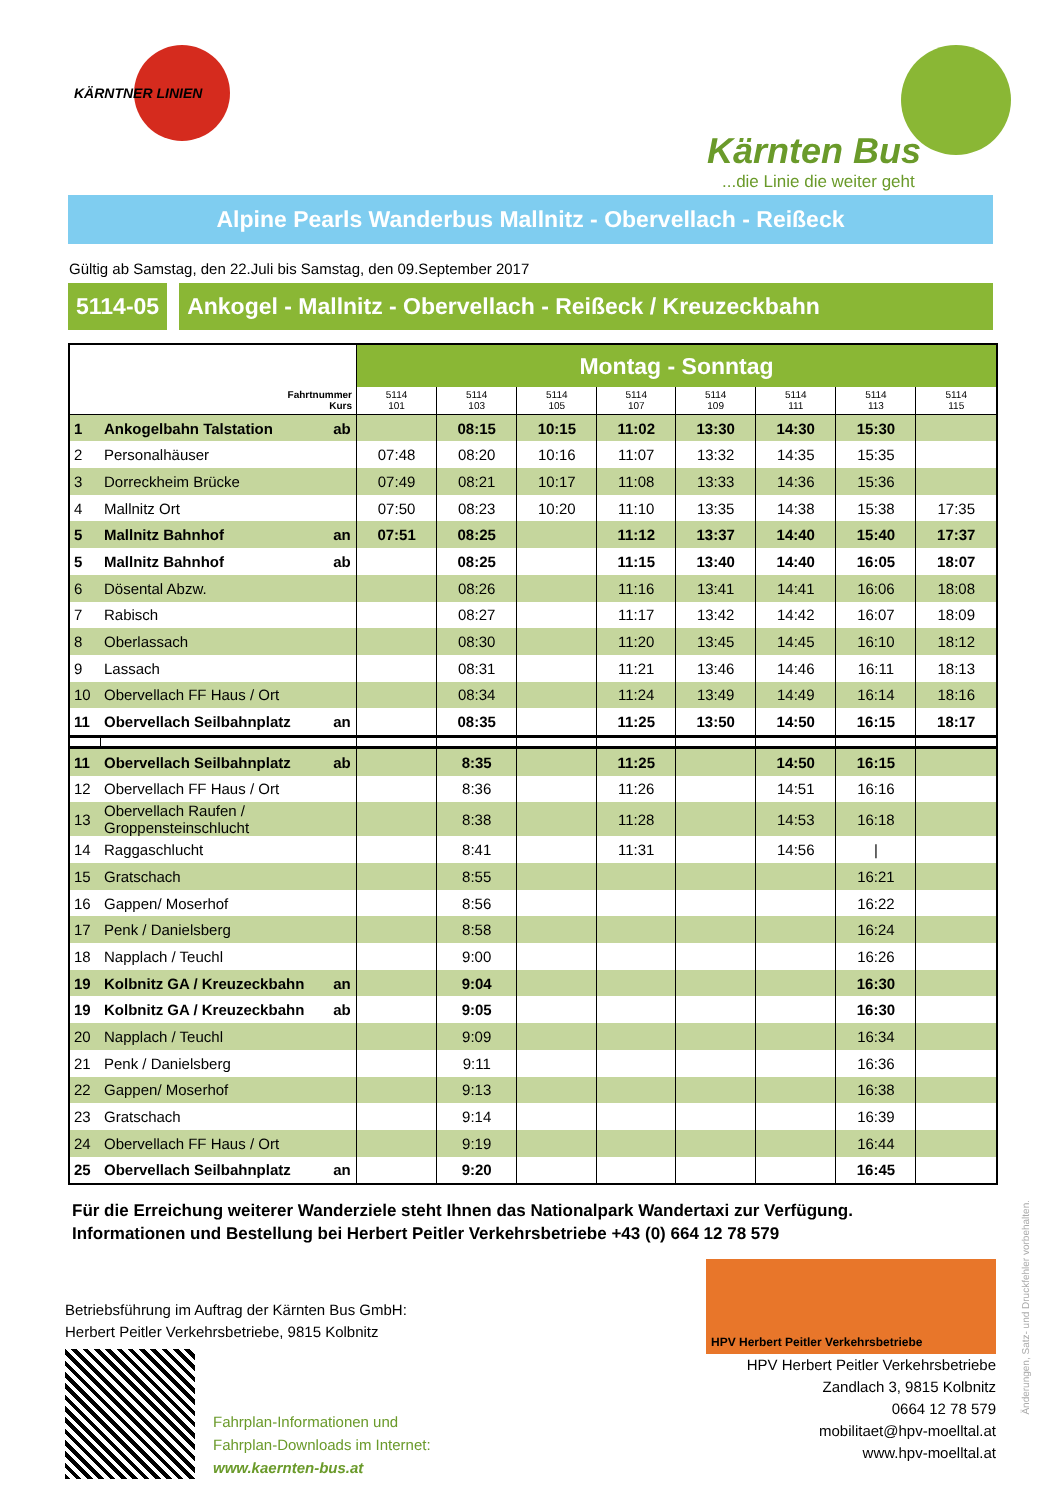KÄRNTNER LINIEN
Kärnten Bus...die Linie die weiter geht
Alpine Pearls Wanderbus Mallnitz - Obervellach - Reißeck
Gültig ab Samstag, den 22.Juli bis Samstag, den 09.September 2017
5114-05 Ankogel - Mallnitz - Obervellach - Reißeck / Kreuzeckbahn
| | | | Montag - Sonntag | | | | | | | |
| --- | --- | --- | --- | --- | --- | --- | --- | --- | --- | --- |
| Fahrtnummer Kurs | | | 5114 101 | 5114 103 | 5114 105 | 5114 107 | 5114 109 | 5114 111 | 5114 113 | 5114 115 |
| 1 | Ankogelbahn Talstation | ab | | 08:15 | 10:15 | 11:02 | 13:30 | 14:30 | 15:30 | |
| 2 | Personalhäuser | | 07:48 | 08:20 | 10:16 | 11:07 | 13:32 | 14:35 | 15:35 | |
| 3 | Dorreckheim Brücke | | 07:49 | 08:21 | 10:17 | 11:08 | 13:33 | 14:36 | 15:36 | |
| 4 | Mallnitz Ort | | 07:50 | 08:23 | 10:20 | 11:10 | 13:35 | 14:38 | 15:38 | 17:35 |
| 5 | Mallnitz Bahnhof | an | 07:51 | 08:25 | | 11:12 | 13:37 | 14:40 | 15:40 | 17:37 |
| 5 | Mallnitz Bahnhof | ab | | 08:25 | | 11:15 | 13:40 | 14:40 | 16:05 | 18:07 |
| 6 | Dösental Abzw. | | | 08:26 | | 11:16 | 13:41 | 14:41 | 16:06 | 18:08 |
| 7 | Rabisch | | | 08:27 | | 11:17 | 13:42 | 14:42 | 16:07 | 18:09 |
| 8 | Oberlassach | | | 08:30 | | 11:20 | 13:45 | 14:45 | 16:10 | 18:12 |
| 9 | Lassach | | | 08:31 | | 11:21 | 13:46 | 14:46 | 16:11 | 18:13 |
| 10 | Obervellach FF Haus / Ort | | | 08:34 | | 11:24 | 13:49 | 14:49 | 16:14 | 18:16 |
| 11 | Obervellach Seilbahnplatz | an | | 08:35 | | 11:25 | 13:50 | 14:50 | 16:15 | 18:17 |
| 11 | Obervellach Seilbahnplatz | ab | | 8:35 | | 11:25 | | 14:50 | 16:15 | |
| 12 | Obervellach FF Haus / Ort | | | 8:36 | | 11:26 | | 14:51 | 16:16 | |
| 13 | Obervellach Raufen / Groppensteinschlucht | | | 8:38 | | 11:28 | | 14:53 | 16:18 | |
| 14 | Raggaschlucht | | | 8:41 | | 11:31 | | 14:56 | / | |
| 15 | Gratschach | | | 8:55 | | | | | 16:21 | |
| 16 | Gappen/ Moserhof | | | 8:56 | | | | | 16:22 | |
| 17 | Penk / Danielsberg | | | 8:58 | | | | | 16:24 | |
| 18 | Napplach / Teuchl | | | 9:00 | | | | | 16:26 | |
| 19 | Kolbnitz GA / Kreuzeckbahn | an | | 9:04 | | | | | 16:30 | |
| 19 | Kolbnitz GA / Kreuzeckbahn | ab | | 9:05 | | | | | 16:30 | |
| 20 | Napplach / Teuchl | | | 9:09 | | | | | 16:34 | |
| 21 | Penk / Danielsberg | | | 9:11 | | | | | 16:36 | |
| 22 | Gappen/ Moserhof | | | 9:13 | | | | | 16:38 | |
| 23 | Gratschach | | | 9:14 | | | | | 16:39 | |
| 24 | Obervellach FF Haus / Ort | | | 9:19 | | | | | 16:44 | |
| 25 | Obervellach Seilbahnplatz | an | | 9:20 | | | | | 16:45 | |
Für die Erreichung weiterer Wanderziele steht Ihnen das Nationalpark Wandertaxi zur Verfügung.
Informationen und Bestellung bei Herbert Peitler Verkehrsbetriebe +43 (0) 664 12 78 579
Betriebsführung im Auftrag der Kärnten Bus GmbH:
Herbert Peitler Verkehrsbetriebe, 9815 Kolbnitz
Fahrplan-Informationen und
Fahrplan-Downloads im Internet:
www.kaernten-bus.at
HPV Herbert Peitler Verkehrsbetriebe
HPV Herbert Peitler Verkehrsbetriebe
Zandlach 3, 9815 Kolbnitz
0664 12 78 579
mobilitaet@hpv-moelltal.at
www.hpv-moelltal.at
Änderungen, Satz- und Druckfehler vorbehalten.